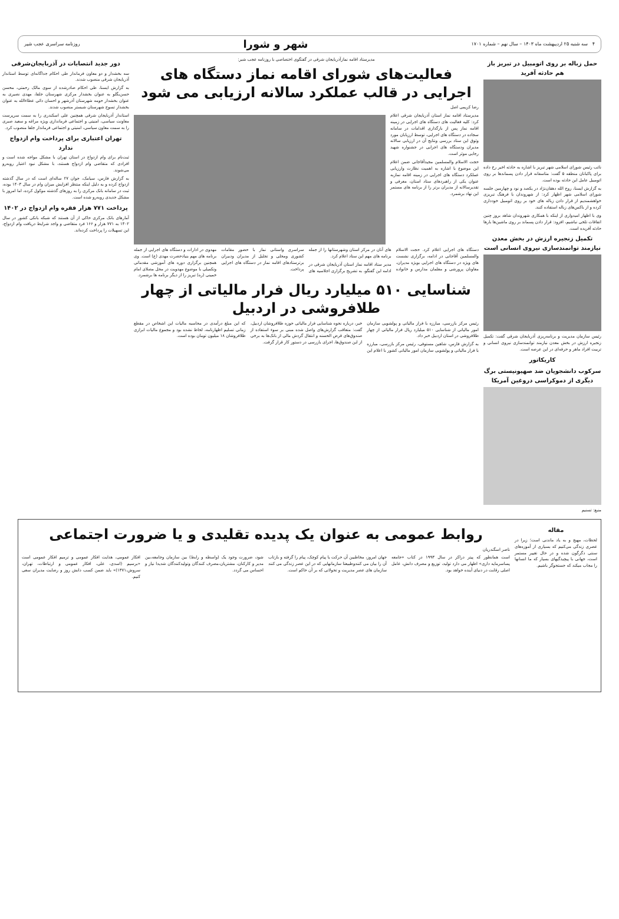۴ سه شنبه ۲۵ اردیبهشت ماه ۱۴۰۳ – سال نهم – شماره ۱۷۰۱ شهر و شورا روزنامه سراسری عجب شیر
حمل زباله بر روی اتومبیل در تبریز باز هم حادثه آفرید
نائب رئیس شورای اسلامی شهر تبریز با اشاره به حادثه اخیر رخ داده برای پاکبانان منطقه ۵ گفت: متاسفانه قرار دادن پسماندها بر روی اتومبیل عامل این حادثه بوده است.
به گزارش ایسنا، روح الله دهقان‌نژاد در یکصد و نود و چهارمین جلسه شورای اسلامی شهر اظهار کرد: از شهروندان با فرهنگ تبریزی خواهشمندیم از قرار دادن زباله های خود بر روی اتومبیل خودداری کرده و از باکس‌های زباله استفاده کنند.
وی با اظهار امیدواری از اینکه با همکاری شهروندان شاهد بروز چنین اتفاقات تلخی نباشیم، افزود: قرار دادن پسماند بر روی ماشین‌ها بارها حادثه آفریده است.
تکمیل زنجیره ارزش در بخش معدن نیازمند توانمندسازی نیروی انسانی است
رئیس سازمان مدیریت و برنامه‌ریزی آذربایجان شرقی گفت: تکمیل زنجیره ارزش در بخش معدن نیازمند توانمندسازی نیروی انسانی و تربیت افراد ماهر و حرفه‌ای در این عرصه است.
کاریکاتور
سرکوب دانشجویان ضد صهیونیستی برگ دیگری از دموکراسی دروغین آمریکا
منبع: تسنیم
مدیرستاد اقامه نمازآذربایجان شرقی در گفتگوی اختصاصی با روزنامه عجب شیر:
فعالیت‌های شورای اقامه نماز دستگاه های اجرایی در قالب عملکرد سالانه ارزیابی می شود
رضا کریمی اصل
مدیرستاد اقامه نماز استان آذربایجان شرقی اعلام کرد: کلیه فعالیت های دستگاه های اجرایی در زمینه اقامه نماز پس از بارگذاری اقدامات در سامانه سجاده در دستگاه های اجرایی، توسط ارزیابان مورد وثوق این ستاد بررسی ونتایج آن در ارزیابی سالانه مدیران ودستگاه های اجرایی در جشنواره شهید رجایی موثر است.
حجت الاسلام والمسلمین مجیدآقاجانی ضمن اعلام این موضوع با اشاره به اهمیت نظارت وارزیابی عملکرد دستگاه های اجرایی در زمینه اقامه نمازبه عنوان یکی از راهبردهای ستاد استان، معرفی و تقدیرسالانه از مدیران برتر را از برنامه های مستمر این نهاد برشمرد.
دستگاه های اجرایی اعلام کرد. حجت الاسلام والمسلمین آقاجانی در ادامه، برگزاری نشست های ویژه در دستگاه های اجرایی بویژه مدیران، معاونان پرورشی و معلمان مدارس و خانواده های آنان در مرکز استان وشهرستانها را از جمله برنامه های مهم این ستاد اعلام کرد.
مدیر ستاد اقامه نماز استان آذربایجان شرقی در ادامه این گفتگو، به تشریح برگزاری اجلاسیه های سراسری واستانی نماز با حضور مقامات کشوری ومحلی و تجلیل از مدیران ودبیران برترستادهای اقامه نماز در دستگاه های اجرایی پرداخت.
مهدوی در ادارات و دستگاه های اجرایی از جمله برنامه های مهم بنیادحضرت مهدی (ع) است. وی همچنین برگزاری دوره های آموزشی مقدماتی وتکمیلی با موضوع مهدویت در محل مصلای امام خمینی (ره) تبریز را از دیگر برنامه ها برشمرد.
شناسایی ۵۱۰ میلیارد ریال فرار مالیاتی از چهار طلافروشی در اردبیل
رئیس مرکز بازرسی، مبارزه با فرار مالیاتی و پولشویی سازمان امور مالیاتی از شناسایی ۵۱۰ میلیارد ریال فرار مالیاتی از چهار طلافروشی در استان اردبیل خبر داد.
به گزارش فارس، شاهین مستوفی، رئیس مرکز بازرسی، مبارزه با فرار مالیاتی و پولشویی سازمان امور مالیاتی کشور با اعلام این خبر، درباره نحوه شناسایی فرار مالیاتی حوزه طلافروشان اردبیل، گفت: متعاقب گزارش‌های واصل شده مبنی بر سوء استفاده از صندوق‌های قرض الحسنه و انتقال گردش مالی از بانک‌ها به برخی از این صندوق‌ها، اجرای بازرسی در دستور کار قرار گرفت.
که این مبلغ درآمدی در محاسبه مالیات این اشخاص در مقطع زمانی تسلیم اظهارنامه، لحاظ نشده بود و مجموع مالیات ابرازی طلافروشان ۱۸ میلیون تومان بوده است.
دور جدید انتصابات در آذربایجان‌شرقی
سه بخشدار و دو معاون فرماندار طی احکام جداگانه‌ای توسط استاندار آذربایجان شرقی منصوب شدند.
به گزارش ایسنا، طی احکام صادرشده از سوی مالک رحمتی، محسن حسن‌بگلو به عنوان بخشدار مرکزی شهرستان جلفا، مهدی نصیری به عنوان بخشدار حومه شهرستان آذرشهر و احسان دائی عطاءالله به عنوان بخشدار تسوج شهرستان شبستر منصوب شدند.
استاندار آذربایجان شرقی همچنین علی اسکندری را به سمت سرپرست معاونت سیاسی، امنیتی و اجتماعی فرمانداری ویژه مراغه و سعید صبری را به سمت معاون سیاسی، امنیتی و اجتماعی فرماندار جلفا منصوب کرد.
تهران اعتباری برای پرداخت وام ازدواج ندارد
ثبت‌نام برای وام ازدواج در استان تهران با مشکل مواجه شده است و افرادی که متقاضی وام ازدواج هستند، با مشکل نبود اعتبار روبه‌رو می‌شوند.
به گزارش فارس، سیامک، جوان ۲۷ ساله‌ای است که در سال گذشته ازدواج کرده و به دلیل اینکه منتظر افزایش میزان وام در سال ۱۴۰۳ بوده، ثبت در سامانه بانک مرکزی را به روزهای گذشته موکول کرده، اما امروز با مشکل جدیدی روبه‌رو شده است.
پرداخت ۷۷۱ هزار فقره وام ازدواج در ۱۴۰۲
آمارهای بانک مرکزی حاکی از آن هستند که شبکه بانکی کشور در سال ۱۴۰۲ به ۷۷۱ هزار و ۱۶۶ فرد متقاضی و واجد شرایط دریافت وام ازدواج، این تسهیلات را پرداخت کرده‌اند.
مقاله
لحظات، مهیج و به یاد ماندنی است؛ زیرا در عصری زندگی می‌کنیم که بسیاری از آموزه‌های سنتی دگرگون شده و در حال تغییر مستمر است، جهانی با پیچیدگیهای بسیار که ما انسانها را مجاب میکند که جستجوگر باشیم.
روابط عمومی به عنوان یک پدیده تقلیدی و یا ضرورت اجتماعی
ناصر اسگندریان
است همانطور که پیتر دراکر در سال ۱۹۹۳ در کتاب «جامعه پساسرمایه داری» اظهار می دارد تولید، توزیع و مصرف دانش، عامل اصلی رقابت در دنیای آینده خواهد بود.
جهان امروز، مخاطبین آن حرکت یا پیام کوچک، پیام را گرفته و بازتاب آن را بیان می کنندوطبیعتا سازمانهایی که در این عصر زندگی می کنند سازمان های عصر مدیریت و تحولاتی که بر آن حاکم است.
شود، ضرورت وجود یک (واسطه و رابط) بین سازمان وجامعه،بین مدیر و کارکنان، مشتریان،مصرف کنندگان وتولیدکنندگان شدیدا نیاز و احساس می گردد.
افکار عمومی، هدایت افکار عمومی و ترمیم افکار عمومی است «برسیم (اسدی، علی، افکار عمومی و ارتباطات، تهران، سروش،۱۳۷۱)» باید ضمن کسب دانش روز و رضایت مدیران سعی کنیم.